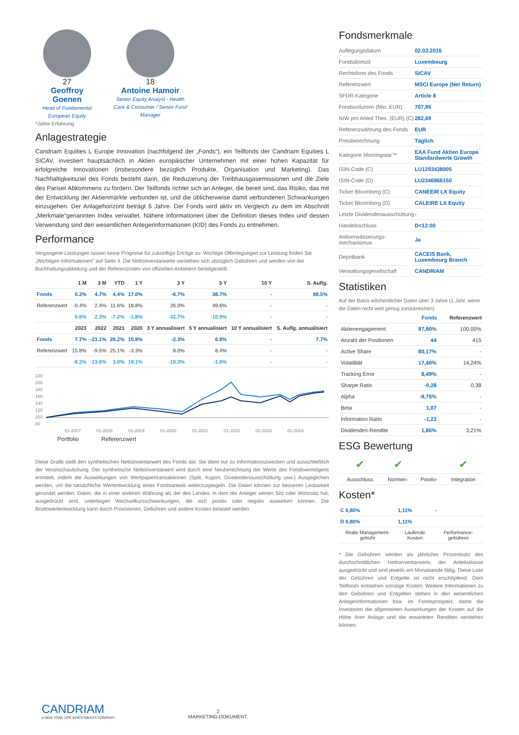27
Geoffroy Goenen
Head of Fundamental European Equity
18
Antoine Hamoir
Senior Equity Analyst - Health Care & Consumer / Senior Fund Manager
*Jahre Erfahrung
Anlagestrategie
Candriam Equities L Europe Innovation (nachfolgend der „Fonds“), ein Teilfonds der Candriam Equities L SICAV, investiert hauptsächlich in Aktien europäischer Unternehmen mit einer hohen Kapazität für erfolgreiche Innovationen (insbesondere bezüglich Produkte, Organisation und Marketing). Das Nachhaltigkeitsziel des Fonds besteht darin, die Reduzierung der Treibhausgasemissionen und die Ziele des Pariser Abkommens zu fördern. Der Teilfonds richtet sich an Anleger, die bereit sind, das Risiko, das mit der Entwicklung der Aktienmärkte verbunden ist, und die üblicherweise damit verbundenen Schwankungen einzugehen. Der Anlagehorizont beträgt 6 Jahre. Der Fonds wird aktiv im Vergleich zu dem im Abschnitt „Merkmale“genannten Index verwaltet. Nähere Informationen über die Definition dieses Index und dessen Verwendung sind den wesentlichen Anlegerinformationen (KID) des Fonds zu entnehmen.
Performance
Vergangene Leistungen lassen keine Prognose für zukünftige Erträge zu. Wichtige Offenlegungen zur Leistung finden Sie „Wichtigen Informationen“ auf Seite 4. Die Nettoinventarwerte verstehen sich abzüglich Gebühren und werden von der Buchhaltungsabteilung und der Referenzindex von offiziellen Anbietern bereitgestellt.
| | 1 M | 3 M | YTD | 1 Y | 3 Y | 5 Y | 10 Y | S. Auflg. |
| --- | --- | --- | --- | --- | --- | --- | --- | --- |
| Fonds | 0.2% | 4.7% | 4.4% | 17.0% | -6.7% | 38.7% | - | 88.5% |
| Referenzwert | -0.4% | 2.4% | 11.6% | 18.8% | 26.0% | 49.6% | - | - |
| | 0.6% | 2.3% | -7.2% | -1.8% | -32.7% | -10.9% | - | - |
| | 2023 | 2022 | 2021 | 2020 | 3 Y annualisiert | 5 Y annualisiert | 10 Y annualisiert | S. Auflg. annualisiert |
| Fonds | 7.7% | -23.1% | 28.2% | 15.8% | -2.3% | 6.8% | - | 7.7% |
| Referenzwert | 15.8% | -9.5% | 25.1% | -3.3% | 8.0% | 8.4% | - | - |
| | -8.2% | -13.6% | 3.0% | 19.1% | -10.3% | -1.6% | - | - |
220
200
180
160
140
120
100
80
01-2017
01-2018
01-2019
01-2020
01-2021
01-2022
01-2023
01-2024
Portfolio
Referenzwert
Diese Grafik stellt den synthetischen Nettoinventarwert des Fonds dar. Sie dient nur zu Informationszwecken und ausschließlich der Veranschaulichung. Der synthetische Nettoinventarwert wird durch eine Neuberechnung der Werte des Fondsvermögens ermittelt, indem die Auswirkungen von Wertpapiertransaktionen (Split, Kupon, Dividendenausschüttung usw.) Ausgeglichen werden, um die tatsächliche Wertentwicklung eines Fondsanteils widerzuspiegeln. Die Daten können zur besseren Lesbarkeit gerundet werden. Daten, die in einer anderen Währung als der des Landes, in dem der Anleger seinen Sitz oder Wohnsitz hat, ausgedrückt sind, unterliegen Wechselkursschwankungen, die sich positiv oder negativ auswirken können. Die Bruttowertentwicklung kann durch Provisionen, Gebühren und andere Kosten belastet werden.
Fondsmerkmale
| Auflegungsdatum | 02.03.2016 |
| Fondsdomizil | Luxembourg |
| Rechtsform des Fonds | SICAV |
| Referenzwert | MSCI Europe (Net Return) |
| SFDR-Kategorie | Article 8 |
| Fondsvolumen (Mio. EUR) | 707,95 |
| NIW pro Anteil Thes. (EUR) (C) | 282,69 |
| Referenzwährung des Fonds | EUR |
| Preisberechnung | Täglich |
| Kategorie Morningstar™ | EAA Fund Aktien Europa Standardwerte Growth |
| ISIN-Code (C) | LU1293438005 |
| ISIN-Code (D) | LU2346866150 |
| Ticker Bloomberg (C) | CANEEIR LX Equity |
| Ticker Bloomberg (D) | CALEIRE LX Equity |
| Letzte Dividendenausschüttung | - |
| Handelsschluss | D<12:00 |
| Antiverwässerungs-mechanismus | Ja |
| Depotbank | CACEIS Bank, Luxembourg Branch |
| Verwaltungsgesellschaft | CANDRIAM |
Statistiken
Auf der Basis wöchentlicher Daten über 3 Jahre (1 Jahr, wenn die Daten nicht weit genug zurückreichen)
| | Fonds | Referenzwert |
| --- | --- | --- |
| Aktienengagement | 97,90% | 100,00% |
| Anzahl der Positionen | 44 | 415 |
| Active Share | 80,17% | - |
| Volatilität | 17,40% | 14,24% |
| Tracking Error | 8,49% | - |
| Sharpe Ratio | -0,28 | 0,38 |
| Alpha | -9,76% | - |
| Beta | 1,07 | - |
| Information Ratio | -1,22 | - |
| Dividenden-Rendite | 1,86% | 3,21% |
ESG Bewertung
| ✔ | ✔ | | ✔ |
| Ausschluss | Normen- | Positiv- | Integration |
Kosten*
| C 0,80% | 1,11% | - |
| D 0,80% | 1,11% | |
| Reale Management-gebühr | Laufende Kosten | Performance-gebühren |
* Die Gebühren werden als jährlicher Prozentsatz des durchschnittlichen Nettoinventarwerts der Anteilsklasse ausgedrückt und sind jeweils am Monatsende fällig. Diese Liste der Gebühren und Entgelte ist nicht erschöpfend. Dem Teilfonds entstehen sonstige Kosten. Weitere Informationen zu den Gebühren und Entgelten stehen in den wesentlichen Anlegerinformationen bzw. im Fondsprospekt, damit die Investoren die allgemeinen Auswirkungen der Kosten auf die Höhe ihrer Anlage und die erwarteten Renditen verstehen können.
CANDRIAM
A NEW YORK LIFE INVESTMENTS COMPANY
2
MARKETING-DOKUMENT.